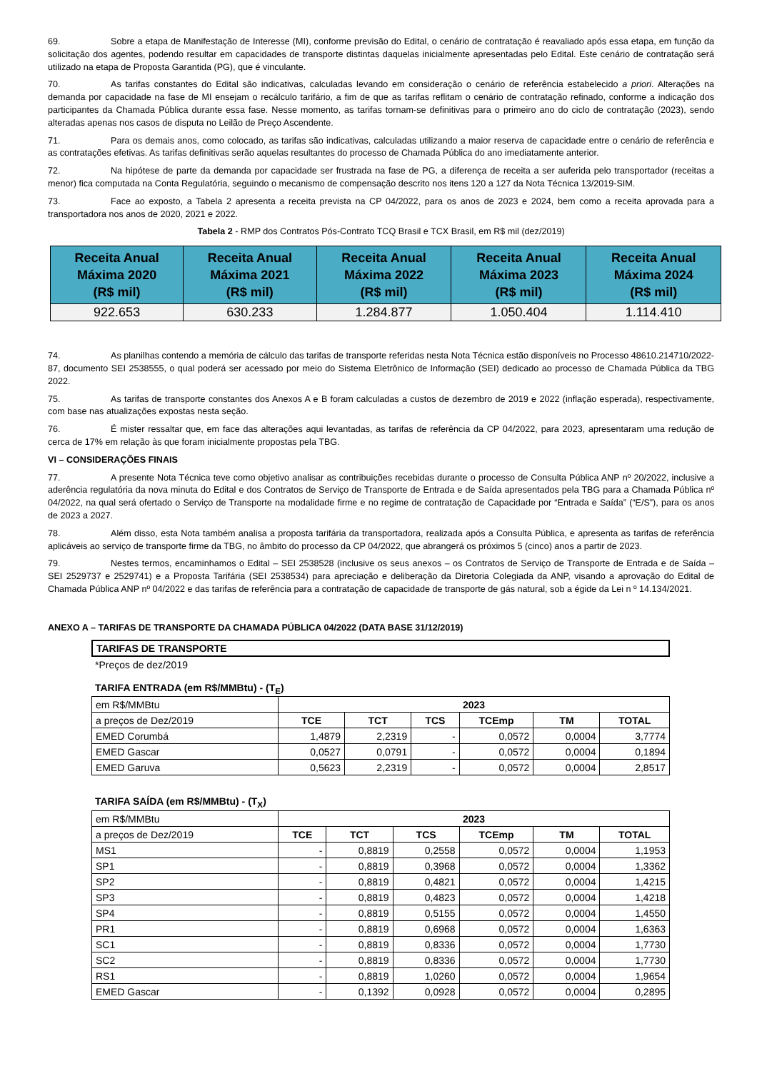69. Sobre a etapa de Manifestação de Interesse (MI), conforme previsão do Edital, o cenário de contratação é reavaliado após essa etapa, em função da solicitação dos agentes, podendo resultar em capacidades de transporte distintas daquelas inicialmente apresentadas pelo Edital. Este cenário de contratação será utilizado na etapa de Proposta Garantida (PG), que é vinculante.
70. As tarifas constantes do Edital são indicativas, calculadas levando em consideração o cenário de referência estabelecido a priori. Alterações na demanda por capacidade na fase de MI ensejam o recálculo tarifário, a fim de que as tarifas reflitam o cenário de contratação refinado, conforme a indicação dos participantes da Chamada Pública durante essa fase. Nesse momento, as tarifas tornam-se definitivas para o primeiro ano do ciclo de contratação (2023), sendo alteradas apenas nos casos de disputa no Leilão de Preço Ascendente.
71. Para os demais anos, como colocado, as tarifas são indicativas, calculadas utilizando a maior reserva de capacidade entre o cenário de referência e as contratações efetivas. As tarifas definitivas serão aquelas resultantes do processo de Chamada Pública do ano imediatamente anterior.
72. Na hipótese de parte da demanda por capacidade ser frustrada na fase de PG, a diferença de receita a ser auferida pelo transportador (receitas a menor) fica computada na Conta Regulatória, seguindo o mecanismo de compensação descrito nos itens 120 a 127 da Nota Técnica 13/2019-SIM.
73. Face ao exposto, a Tabela 2 apresenta a receita prevista na CP 04/2022, para os anos de 2023 e 2024, bem como a receita aprovada para a transportadora nos anos de 2020, 2021 e 2022.
Tabela 2 - RMP dos Contratos Pós-Contrato TCQ Brasil e TCX Brasil, em R$ mil (dez/2019)
| Receita Anual Máxima 2020 (R$ mil) | Receita Anual Máxima 2021 (R$ mil) | Receita Anual Máxima 2022 (R$ mil) | Receita Anual Máxima 2023 (R$ mil) | Receita Anual Máxima 2024 (R$ mil) |
| --- | --- | --- | --- | --- |
| 922.653 | 630.233 | 1.284.877 | 1.050.404 | 1.114.410 |
74. As planilhas contendo a memória de cálculo das tarifas de transporte referidas nesta Nota Técnica estão disponíveis no Processo 48610.214710/2022-87, documento SEI 2538555, o qual poderá ser acessado por meio do Sistema Eletrônico de Informação (SEI) dedicado ao processo de Chamada Pública da TBG 2022.
75. As tarifas de transporte constantes dos Anexos A e B foram calculadas a custos de dezembro de 2019 e 2022 (inflação esperada), respectivamente, com base nas atualizações expostas nesta seção.
76. É mister ressaltar que, em face das alterações aqui levantadas, as tarifas de referência da CP 04/2022, para 2023, apresentaram uma redução de cerca de 17% em relação às que foram inicialmente propostas pela TBG.
VI – CONSIDERAÇÕES FINAIS
77. A presente Nota Técnica teve como objetivo analisar as contribuições recebidas durante o processo de Consulta Pública ANP nº 20/2022, inclusive a aderência regulatória da nova minuta do Edital e dos Contratos de Serviço de Transporte de Entrada e de Saída apresentados pela TBG para a Chamada Pública nº 04/2022, na qual será ofertado o Serviço de Transporte na modalidade firme e no regime de contratação de Capacidade por “Entrada e Saída” (“E/S”), para os anos de 2023 a 2027.
78. Além disso, esta Nota também analisa a proposta tarifária da transportadora, realizada após a Consulta Pública, e apresenta as tarifas de referência aplicáveis ao serviço de transporte firme da TBG, no âmbito do processo da CP 04/2022, que abrangerá os próximos 5 (cinco) anos a partir de 2023.
79. Nestes termos, encaminhamos o Edital – SEI 2538528 (inclusive os seus anexos – os Contratos de Serviço de Transporte de Entrada e de Saída – SEI 2529737 e 2529741) e a Proposta Tarifária (SEI 2538534) para apreciação e deliberação da Diretoria Colegiada da ANP, visando a aprovação do Edital de Chamada Pública ANP nº 04/2022 e das tarifas de referência para a contratação de capacidade de transporte de gás natural, sob a égide da Lei n º 14.134/2021.
ANEXO A – TARIFAS DE TRANSPORTE DA CHAMADA PÚBLICA 04/2022 (DATA BASE 31/12/2019)
TARIFAS DE TRANSPORTE
*Preços de dez/2019
TARIFA ENTRADA (em R$/MMBtu) - (T<sub>E</sub>)
| em R$/MMBtu | 2023 | | | | | |
| a preços de Dez/2019 | TCE | TCT | TCS | TCEmp | TM | TOTAL |
| EMED Corumbá | 1,4879 | 2,2319 | - | 0,0572 | 0,0004 | 3,7774 |
| EMED Gascar | 0,0527 | 0,0791 | - | 0,0572 | 0,0004 | 0,1894 |
| EMED Garuva | 0,5623 | 2,2319 | - | 0,0572 | 0,0004 | 2,8517 |
TARIFA SAÍDA (em R$/MMBtu) - (T<sub>X</sub>)
| em R$/MMBtu | 2023 | | | | | |
| a preços de Dez/2019 | TCE | TCT | TCS | TCEmp | TM | TOTAL |
| MS1 | - | 0,8819 | 0,2558 | 0,0572 | 0,0004 | 1,1953 |
| SP1 | - | 0,8819 | 0,3968 | 0,0572 | 0,0004 | 1,3362 |
| SP2 | - | 0,8819 | 0,4821 | 0,0572 | 0,0004 | 1,4215 |
| SP3 | - | 0,8819 | 0,4823 | 0,0572 | 0,0004 | 1,4218 |
| SP4 | - | 0,8819 | 0,5155 | 0,0572 | 0,0004 | 1,4550 |
| PR1 | - | 0,8819 | 0,6968 | 0,0572 | 0,0004 | 1,6363 |
| SC1 | - | 0,8819 | 0,8336 | 0,0572 | 0,0004 | 1,7730 |
| SC2 | - | 0,8819 | 0,8336 | 0,0572 | 0,0004 | 1,7730 |
| RS1 | - | 0,8819 | 1,0260 | 0,0572 | 0,0004 | 1,9654 |
| EMED Gascar | - | 0,1392 | 0,0928 | 0,0572 | 0,0004 | 0,2895 |